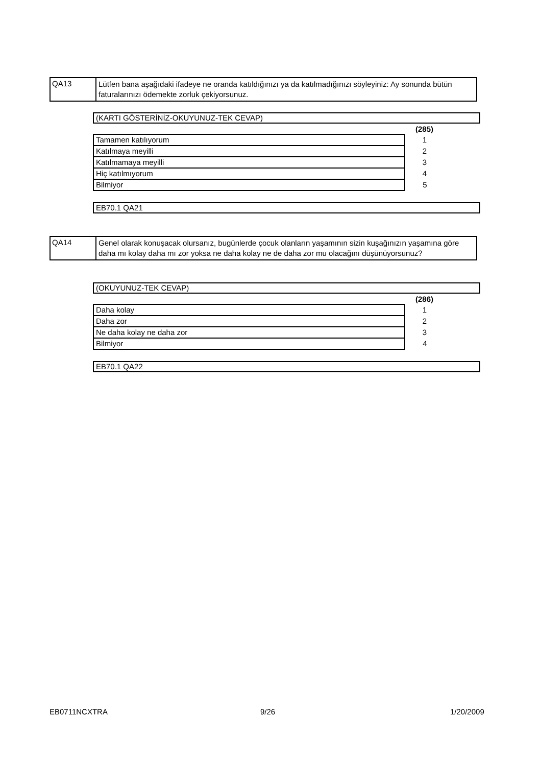QA13
Lütfen bana aşağıdaki ifadeye ne oranda katıldığınızı ya da katılmadığınızı söyleyiniz: Ay sonunda bütün faturalarınızı ödemekte zorluk çekiyorsunuz.
(KARTI GÖSTERİNİZ-OKUYUNUZ-TEK CEVAP)
| | (285) |
| Tamamen katılıyorum | 1 |
| Katılmaya meyilli | 2 |
| Katılmamaya meyilli | 3 |
| Hiç katılmıyorum | 4 |
| Bilmiyor | 5 |
EB70.1 QA21
QA14
Genel olarak konuşacak olursanız, bugünlerde çocuk olanların yaşamının sizin kuşağınızın yaşamına göre daha mı kolay daha mı zor yoksa ne daha kolay ne de daha zor mu olacağını düşünüyorsunuz?
(OKUYUNUZ-TEK CEVAP)
| | (286) |
| Daha kolay | 1 |
| Daha zor | 2 |
| Ne daha kolay ne daha zor | 3 |
| Bilmiyor | 4 |
EB70.1 QA22
EB0711NCXTRA 9/26 1/20/2009